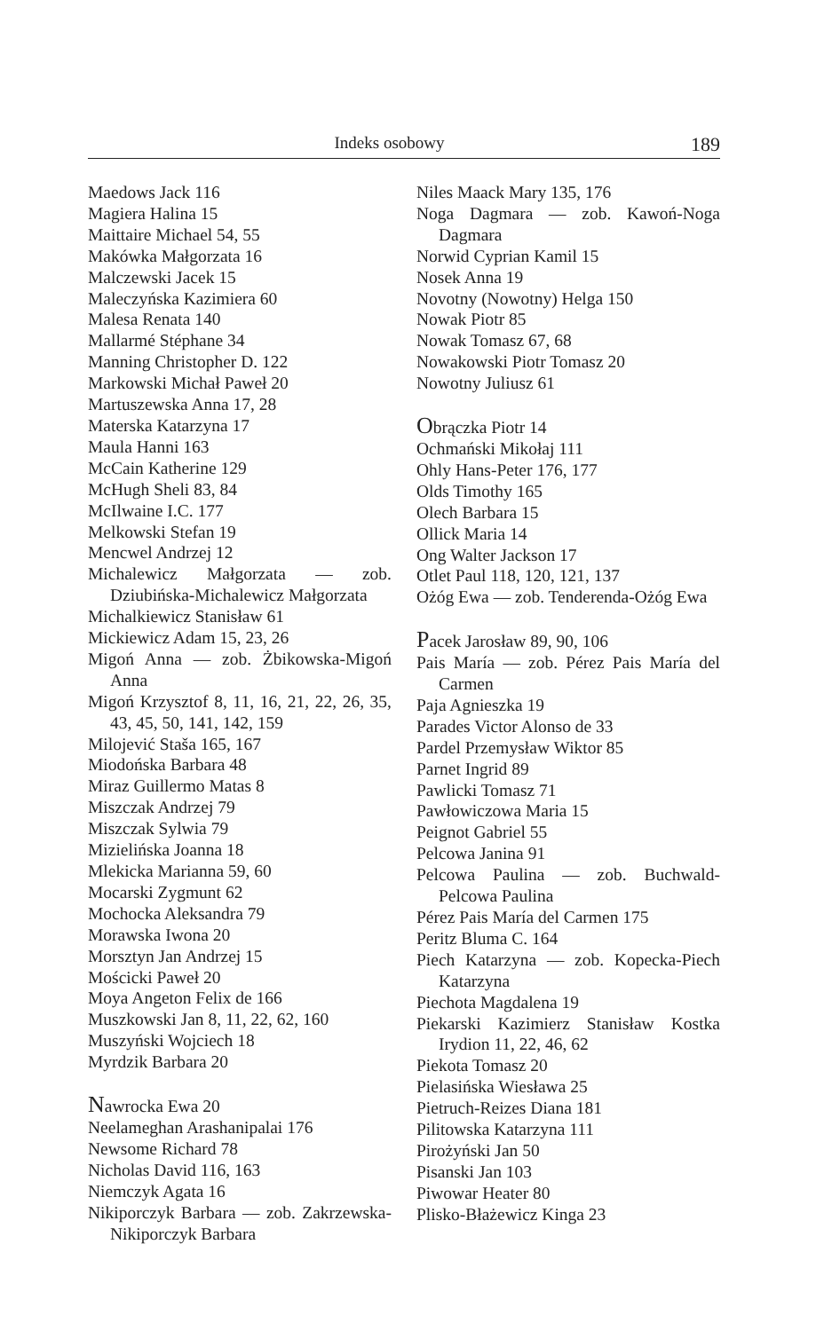Indeks osobowy 189
Maedows Jack 116
Magiera Halina 15
Maittaire Michael 54, 55
Makówka Małgorzata 16
Malczewski Jacek 15
Maleczyńska Kazimiera 60
Malesa Renata 140
Mallarmé Stéphane 34
Manning Christopher D. 122
Markowski Michał Paweł 20
Martuszewska Anna 17, 28
Materska Katarzyna 17
Maula Hanni 163
McCain Katherine 129
McHugh Sheli 83, 84
McIlwaine I.C. 177
Melkowski Stefan 19
Mencwel Andrzej 12
Michalewicz Małgorzata — zob. Dziubińska-Michalewicz Małgorzata
Michalkiewicz Stanisław 61
Mickiewicz Adam 15, 23, 26
Migoń Anna — zob. Żbikowska-Migoń Anna
Migoń Krzysztof 8, 11, 16, 21, 22, 26, 35, 43, 45, 50, 141, 142, 159
Milojević Staša 165, 167
Miodońska Barbara 48
Miraz Guillermo Matas 8
Miszczak Andrzej 79
Miszczak Sylwia 79
Mizielińska Joanna 18
Mlekicka Marianna 59, 60
Mocarski Zygmunt 62
Mochocka Aleksandra 79
Morawska Iwona 20
Morsztyn Jan Andrzej 15
Mościcki Paweł 20
Moya Angeton Felix de 166
Muszkowski Jan 8, 11, 22, 62, 160
Muszyński Wojciech 18
Myrdzik Barbara 20
Nawrocka Ewa 20
Neelameghan Arashanipalai 176
Newsome Richard 78
Nicholas David 116, 163
Niemczyk Agata 16
Nikiporczyk Barbara — zob. Zakrzewska-Nikiporczyk Barbara
Niles Maack Mary 135, 176
Noga Dagmara — zob. Kawoń-Noga Dagmara
Norwid Cyprian Kamil 15
Nosek Anna 19
Novotny (Nowotny) Helga 150
Nowak Piotr 85
Nowak Tomasz 67, 68
Nowakowski Piotr Tomasz 20
Nowotny Juliusz 61
Obrączka Piotr 14
Ochmański Mikołaj 111
Ohly Hans-Peter 176, 177
Olds Timothy 165
Olech Barbara 15
Ollick Maria 14
Ong Walter Jackson 17
Otlet Paul 118, 120, 121, 137
Ożóg Ewa — zob. Tenderenda-Ożóg Ewa
Pacek Jarosław 89, 90, 106
Pais María — zob. Pérez Pais María del Carmen
Paja Agnieszka 19
Parades Victor Alonso de 33
Pardel Przemysław Wiktor 85
Parnet Ingrid 89
Pawlicki Tomasz 71
Pawłowiczowa Maria 15
Peignot Gabriel 55
Pelcowa Janina 91
Pelcowa Paulina — zob. Buchwald-Pelcowa Paulina
Pérez Pais María del Carmen 175
Peritz Bluma C. 164
Piech Katarzyna — zob. Kopecka-Piech Katarzyna
Piechota Magdalena 19
Piekarski Kazimierz Stanisław Kostka Irydion 11, 22, 46, 62
Piekota Tomasz 20
Pielasińska Wiesława 25
Pietruch-Reizes Diana 181
Pilitowska Katarzyna 111
Pirożyński Jan 50
Pisanski Jan 103
Piwowar Heater 80
Plisko-Błażewicz Kinga 23